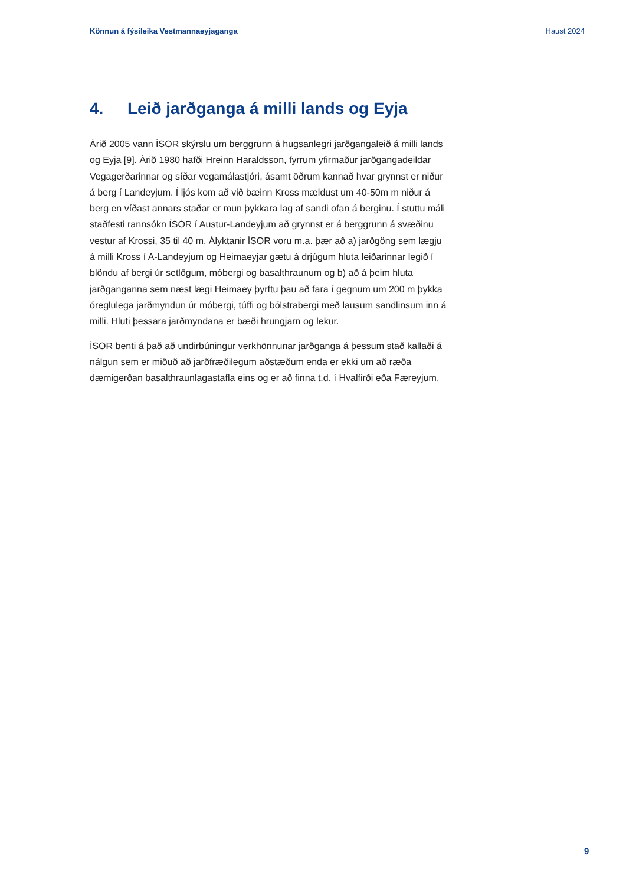Könnun á fýsileika Vestmannaeyjaganga Haust 2024
4. Leið jarðganga á milli lands og Eyja
Árið 2005 vann ÍSOR skýrslu um berggrunn á hugsanlegri jarðgangaleið á milli lands og Eyja [9]. Árið 1980 hafði Hreinn Haraldsson, fyrrum yfirmaður jarðgangadeildar Vegagerðarinnar og síðar vegamálastjóri, ásamt öðrum kannað hvar grynnst er niður á berg í Landeyjum. Í ljós kom að við bæinn Kross mældust um 40-50m m niður á berg en víðast annars staðar er mun þykkara lag af sandi ofan á berginu. Í stuttu máli staðfesti rannsókn ÍSOR í Austur-Landeyjum að grynnst er á berggrunn á svæðinu vestur af Krossi, 35 til 40 m. Ályktanir ÍSOR voru m.a. þær að a) jarðgöng sem lægju á milli Kross í A-Landeyjum og Heimaeyjar gætu á drjúgum hluta leiðarinnar legið í blöndu af bergi úr setlögum, móbergi og basalthraunum og b) að á þeim hluta jarðganganna sem næst lægi Heimaey þyrftu þau að fara í gegnum um 200 m þykka óreglulega jarðmyndun úr móbergi, túffi og bólstrabergi með lausum sandlinsum inn á milli. Hluti þessara jarðmyndana er bæði hrungjarn og lekur.
ÍSOR benti á það að undirbúningur verkhönnunar jarðganga á þessum stað kallaði á nálgun sem er miðuð að jarðfræðilegum aðstæðum enda er ekki um að ræða dæmigerðan basalthraunlagastafla eins og er að finna t.d. í Hvalfirði eða Færeyjum.
9